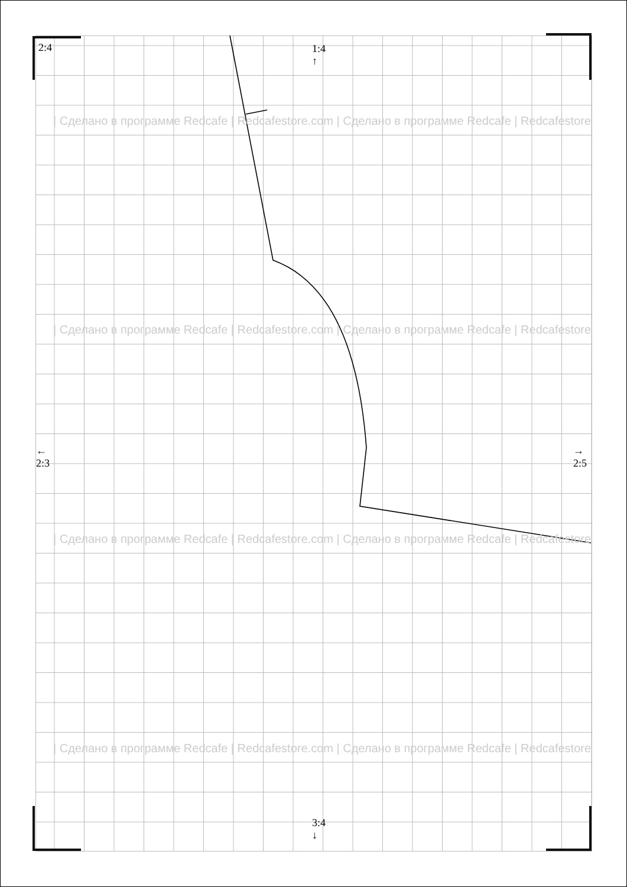2:4
1:4
↑
←
2:3
→
2:5
3:4
↓
| Сделано в программе Redcafe | Redcafestore.com | Сделано в программе Redcafe | Redcafestore
| Сделано в программе Redcafe | Redcafestore.com | Сделано в программе Redcafe | Redcafestore
| Сделано в программе Redcafe | Redcafestore.com | Сделано в программе Redcafe | Redcafestore
| Сделано в программе Redcafe | Redcafestore.com | Сделано в программе Redcafe | Redcafestore